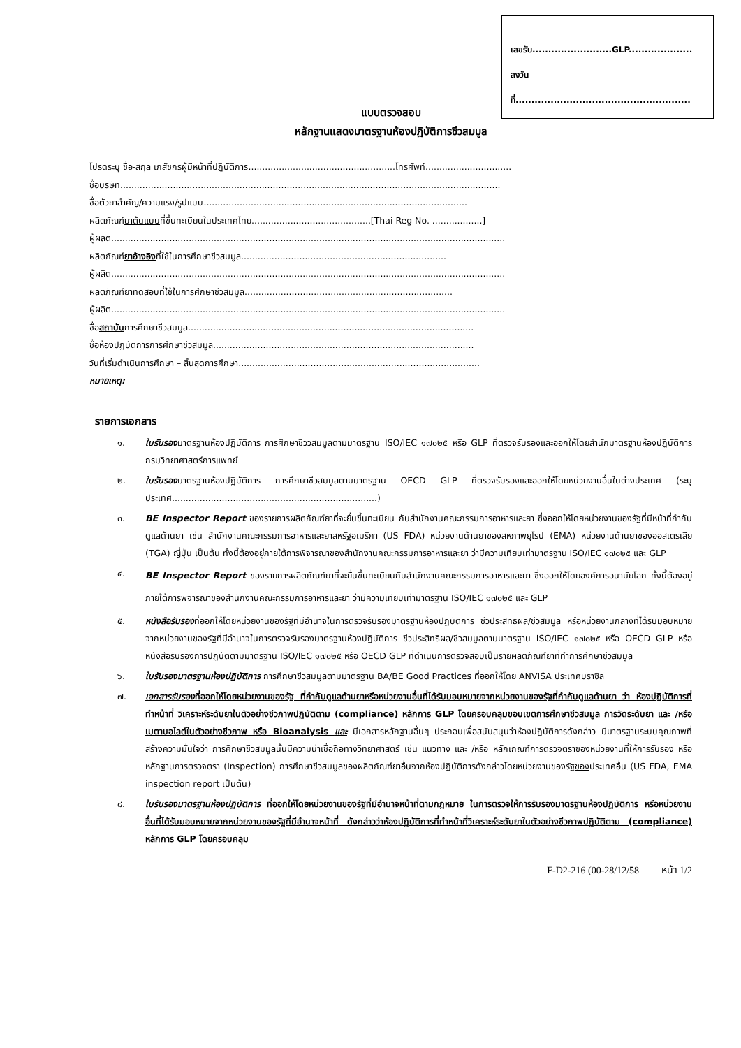เลขรับ.........................GLP....................
ลงวันที่.......................................................
แบบตรวจสอบ
หลักฐานแสดงมาตรฐานห้องปฏิบัติการชีวสมมูล
โปรดระบุ ชื่อ-สกุล เภสัชกรผู้มีหน้าที่ปฏิบัติการ.....................................................โทรศัพท์...............................
ชื่อบริษัท.........................................................................................................................................
ชื่อตัวยาสำคัญ/ความแรง/รูปแบบ...............................................................................................
ผลิตภัณฑ์ยาต้นแบบที่ขึ้นทะเบียนในประเทศไทย...........................................[Thai Reg No. ..................]
ผู้ผลิต..............................................................................................................................................
ผลิตภัณฑ์ยาอ้างอิงที่ใช้ในการศึกษาชีวสมมูล..........................................................................
ผู้ผลิต..............................................................................................................................................
ผลิตภัณฑ์ยาทดสอบที่ใช้ในการศึกษาชีวสมมูล...........................................................................
ผู้ผลิต..............................................................................................................................................
ชื่อสถาบันการศึกษาชีวสมมูล.......................................................................................................
ชื่อห้องปฏิบัติการการศึกษาชีวสมมูล..............................................................................................
วันที่เริ่มดำเนินการศึกษา – สิ้นสุดการศึกษา.......................................................................................
หมายเหตุ:
รายการเอกสาร
๑. ใบรับรองมาตรฐานห้องปฏิบัติการ การศึกษาชีววสมมูลตามมาตรฐาน ISO/IEC ๑๗๐๒๕ หรือ GLP ที่ตรวจรับรองและออกให้โดยสำนักมาตรฐานห้องปฏิบัติการ กรมวิทยาศาสตร์การแพทย์
๒. ใบรับรองมาตรฐานห้องปฏิบัติการ การศึกษาชีวสมมูลตามมาตรฐาน OECD GLP ที่ตรวจรับรองและออกให้โดยหน่วยงานอื่นในต่างประเทศ (ระบุประเทศ..........................................................................)
๓. BE Inspector Report ของรายการผลิตภัณฑ์ยาที่จะยื่นขึ้นทะเบียน กับสำนักงานคณะกรรมการอาหารและยา ซึ่งออกให้โดยหน่วยงานของรัฐที่มีหน้าที่กำกับดูแลด้านยา เช่น สำนักงานคณะกรรมการอาหารและยาสหรัฐอเมริกา (US FDA) หน่วยงานด้านยาของสหภาพยุโรป (EMA) หน่วยงานด้านยาของออสเตรเลีย (TGA) ญี่ปุ่น เป็นต้น ทั้งนี้ต้องอยู่ภายใต้การพิจารณาของสำนักงานคณะกรรมการอาหารและยา ว่ามีความเทียบเท่ามาตรฐาน ISO/IEC ๑๗๐๒๕ และ GLP
๔. BE Inspector Report ของรายการผลิตภัณฑ์ยาที่จะยื่นขึ้นทะเบียนกับสำนักงานคณะกรรมการอาหารและยา ซึ่งออกให้โดยองค์การอนามัยโลก ทั้งนี้ต้องอยู่ภายใต้การพิจารณาของสำนักงานคณะกรรมการอาหารและยา ว่ามีความเทียบเท่ามาตรฐาน ISO/IEC ๑๗๐๒๕ และ GLP
๕. หนังสือรับรองที่ออกให้โดยหน่วยงานของรัฐที่มีอำนาจในการตรวจรับรองมาตรฐานห้องปฏิบัติการ ชีวประสิทธิผล/ชีวสมมูล หรือหน่วยงานกลางที่ได้รับมอบหมายจากหน่วยงานของรัฐที่มีอำนาจในการตรวจรับรองมาตรฐานห้องปฏิบัติการ ชีวประสิทธิผล/ชีวสมมูลตามมาตรฐาน ISO/IEC ๑๗๐๒๕ หรือ OECD GLP หรือหนังสือรับรองการปฏิบัติตามมาตรฐาน ISO/IEC ๑๗๐๒๕ หรือ OECD GLP ที่ดำเนินการตรวจสอบเป็นรายผลิตภัณฑ์ยาที่ทำการศึกษาชีวสมมูล
๖. ใบรับรองมาตรฐานห้องปฏิบัติการ การศึกษาชีวสมมูลตามมาตรฐาน BA/BE Good Practices ที่ออกให้โดย ANVISA ประเทศบราซิล
๗. เอกสารรับรองที่ออกให้โดยหน่วยงานของรัฐ ที่กำกับดูแลด้านยาหรือหน่วยงานอื่นที่ได้รับมอบหมายจากหน่วยงานของรัฐที่กำกับดูแลด้านยา ว่า ห้องปฏิบัติการที่ทำหน้าที่ วิเคราะห์ระดับยาในตัวอย่างชีวภาพปฏิบัติตาม (compliance) หลักการ GLP โดยครอบคลุมขอบเขตการศึกษาชีวสมมูล การวัดระดับยา และ /หรือ เมตาบอไลต์ในตัวอย่างชีวภาพ หรือ Bioanalysis และ มีเอกสารหลักฐานอื่นๆ ประกอบเพื่อสนับสนุนว่าห้องปฏิบัติการดังกล่าว มีมาตรฐานระบบคุณภาพที่สร้างความมั่นใจว่า การศึกษาชีวสมมูลนั้นมีความน่าเชื่อถือทางวิทยาศาสตร์ เช่น แนวทาง และ /หรือ หลักเกณฑ์การตรวจตราของหน่วยงานที่ให้การรับรอง หรือหลักฐานการตรวจตรา (Inspection) การศึกษาชีวสมมูลของผลิตภัณฑ์ยาอื่นจากห้องปฏิบัติการดังกล่าวโดยหน่วยงานของรัฐของประเทศอื่น (US FDA, EMA inspection report เป็นต้น)
๘. ใบรับรองมาตรฐานห้องปฏิบัติการ ที่ออกให้โดยหน่วยงานของรัฐที่มีอำนาจหน้าที่ตามกฎหมาย ในการตรวจให้การรับรองมาตรฐานห้องปฏิบัติการ หรือหน่วยงานอื่นที่ได้รับมอบหมายจากหน่วยงานของรัฐที่มีอำนาจหน้าที่ ดังกล่าวว่าห้องปฏิบัติการที่ทำหน้าที่วิเคราะห์ระดับยาในตัวอย่างชีวภาพปฏิบัติตาม (compliance) หลักการ GLP โดยครอบคลุม
F-D2-216 (00-28/12/58 หน้า 1/2